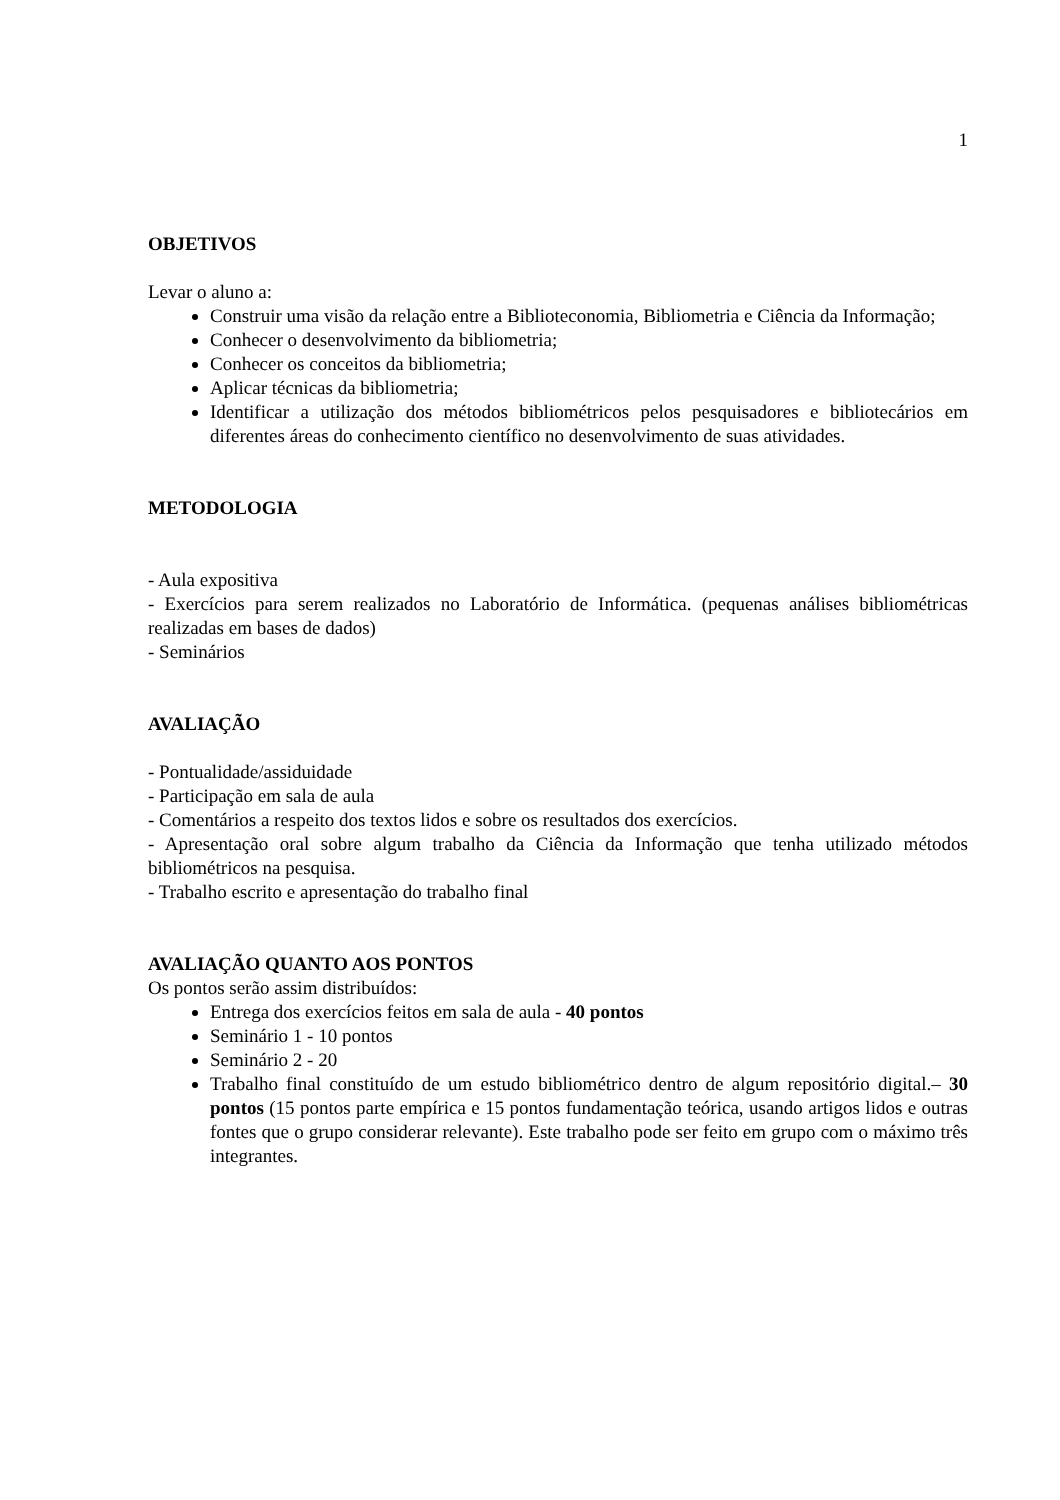1
OBJETIVOS
Levar o aluno a:
Construir uma visão da relação entre a Biblioteconomia, Bibliometria e Ciência da Informação;
Conhecer o desenvolvimento da bibliometria;
Conhecer os conceitos da bibliometria;
Aplicar técnicas da bibliometria;
Identificar a utilização dos métodos bibliométricos pelos pesquisadores e bibliotecários em diferentes áreas do conhecimento científico no desenvolvimento de suas atividades.
METODOLOGIA
- Aula expositiva
- Exercícios para serem realizados no Laboratório de Informática. (pequenas análises bibliométricas realizadas em bases de dados)
- Seminários
AVALIAÇÃO
- Pontualidade/assiduidade
- Participação em sala de aula
- Comentários a respeito dos textos lidos e sobre os resultados dos exercícios.
- Apresentação oral sobre algum trabalho da Ciência da Informação que tenha utilizado métodos bibliométricos na pesquisa.
- Trabalho escrito e apresentação do trabalho final
AVALIAÇÃO QUANTO AOS PONTOS
Os pontos serão assim distribuídos:
Entrega dos exercícios feitos em sala de aula - 40 pontos
Seminário 1 - 10 pontos
Seminário 2 - 20
Trabalho final constituído de um estudo bibliométrico dentro de algum repositório digital.– 30 pontos (15 pontos parte empírica e 15 pontos fundamentação teórica, usando artigos lidos e outras fontes que o grupo considerar relevante). Este trabalho pode ser feito em grupo com o máximo três integrantes.